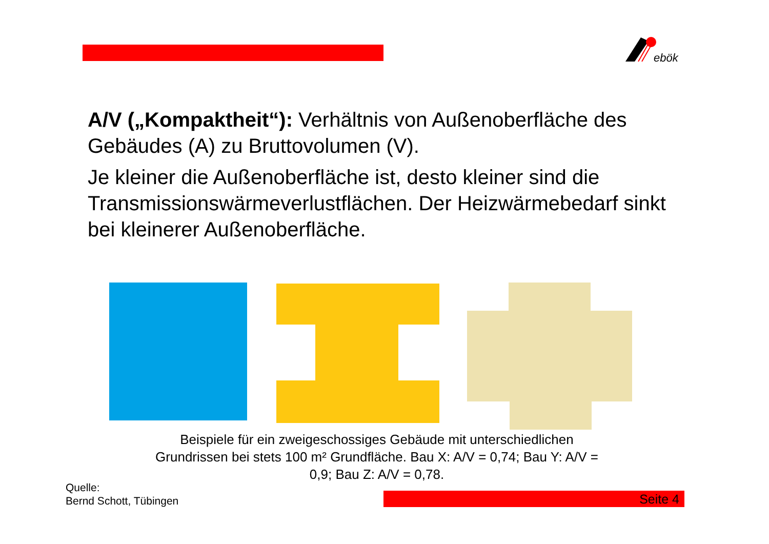ebök
A/V („Kompaktheit“): Verhältnis von Außenoberfläche des Gebäudes (A) zu Bruttovolumen (V).
Je kleiner die Außenoberfläche ist, desto kleiner sind die Transmissionswärmeverlustflächen. Der Heizwärmebedarf sinkt bei kleinerer Außenoberfläche.
Beispiele für ein zweigeschossiges Gebäude mit unterschiedlichen Grundrissen bei stets 100 m² Grundfläche. Bau X: A/V = 0,74; Bau Y: A/V = 0,9; Bau Z: A/V = 0,78.
Quelle:
Bernd Schott, Tübingen
Seite 4